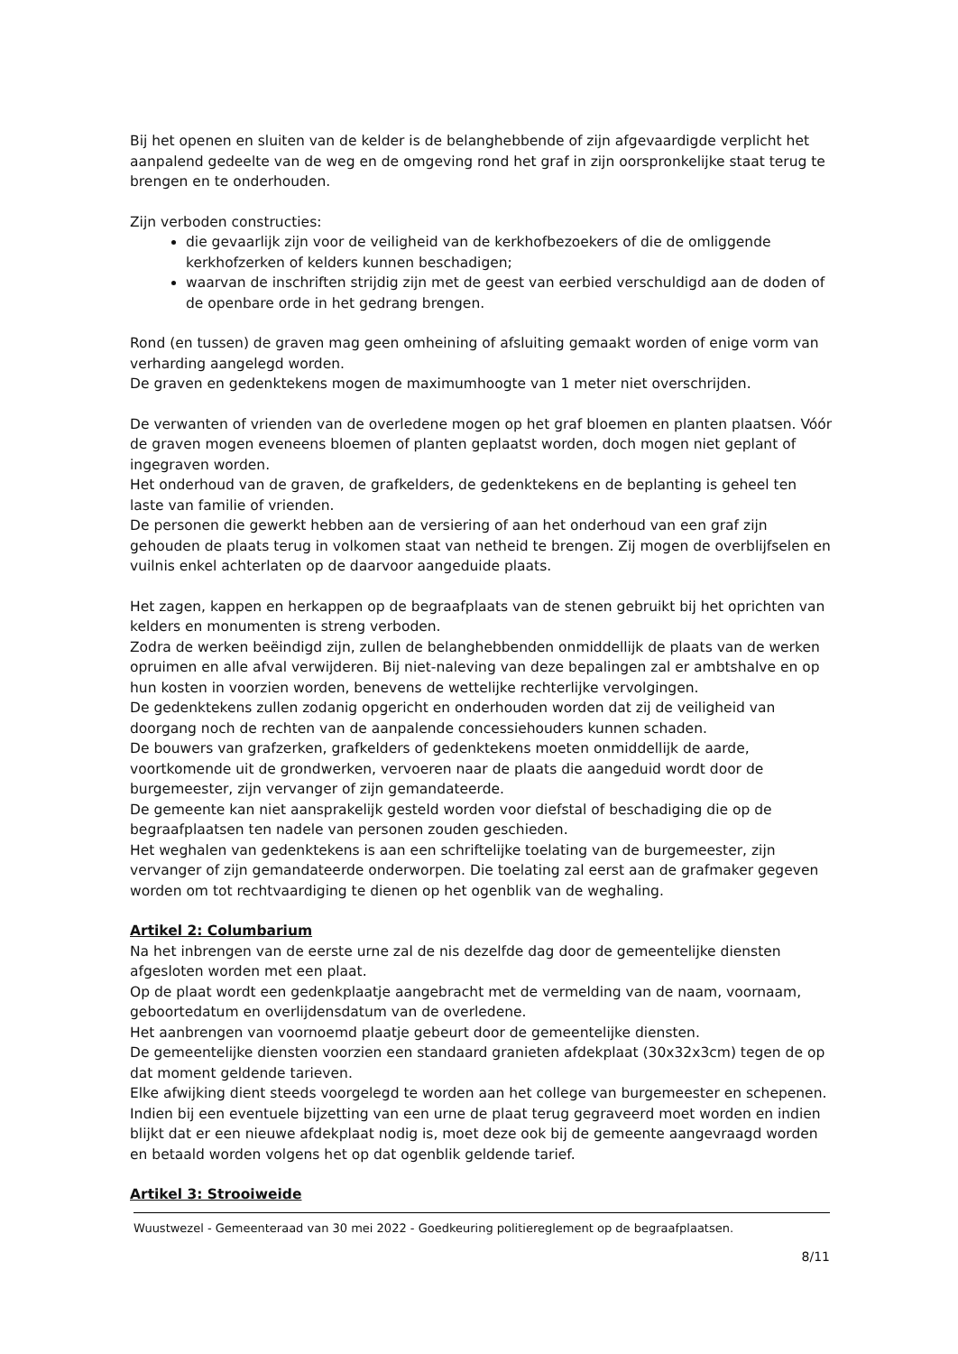Bij het openen en sluiten van de kelder is de belanghebbende of zijn afgevaardigde verplicht het aanpalend gedeelte van de weg en de omgeving rond het graf in zijn oorspronkelijke staat terug te brengen en te onderhouden.
Zijn verboden constructies:
die gevaarlijk zijn voor de veiligheid van de kerkhofbezoekers of die de omliggende kerkhofzerken of kelders kunnen beschadigen;
waarvan de inschriften strijdig zijn met de geest van eerbied verschuldigd aan de doden of de openbare orde in het gedrang brengen.
Rond (en tussen) de graven mag geen omheining of afsluiting gemaakt worden of enige vorm van verharding aangelegd worden.
De graven en gedenktekens mogen de maximumhoogte van 1 meter niet overschrijden.
De verwanten of vrienden van de overledene mogen op het graf bloemen en planten plaatsen. Vóór de graven mogen eveneens bloemen of planten geplaatst worden, doch mogen niet geplant of ingegraven worden.
Het onderhoud van de graven, de grafkelders, de gedenktekens en de beplanting is geheel ten laste van familie of vrienden.
De personen die gewerkt hebben aan de versiering of aan het onderhoud van een graf zijn gehouden de plaats terug in volkomen staat van netheid te brengen. Zij mogen de overblijfselen en vuilnis enkel achterlaten op de daarvoor aangeduide plaats.
Het zagen, kappen en herkappen op de begraafplaats van de stenen gebruikt bij het oprichten van kelders en monumenten is streng verboden.
Zodra de werken beëindigd zijn, zullen de belanghebbenden onmiddellijk de plaats van de werken opruimen en alle afval verwijderen. Bij niet-naleving van deze bepalingen zal er ambtshalve en op hun kosten in voorzien worden, benevens de wettelijke rechterlijke vervolgingen.
De gedenktekens zullen zodanig opgericht en onderhouden worden dat zij de veiligheid van doorgang noch de rechten van de aanpalende concessiehouders kunnen schaden.
De bouwers van grafzerken, grafkelders of gedenktekens moeten onmiddellijk de aarde, voortkomende uit de grondwerken, vervoeren naar de plaats die aangeduid wordt door de burgemeester, zijn vervanger of zijn gemandateerde.
De gemeente kan niet aansprakelijk gesteld worden voor diefstal of beschadiging die op de begraafplaatsen ten nadele van personen zouden geschieden.
Het weghalen van gedenktekens is aan een schriftelijke toelating van de burgemeester, zijn vervanger of zijn gemandateerde onderworpen. Die toelating zal eerst aan de grafmaker gegeven worden om tot rechtvaardiging te dienen op het ogenblik van de weghaling.
Artikel 2: Columbarium
Na het inbrengen van de eerste urne zal de nis dezelfde dag door de gemeentelijke diensten afgesloten worden met een plaat.
Op de plaat wordt een gedenkplaatje aangebracht met de vermelding van de naam, voornaam, geboortedatum en overlijdensdatum van de overledene.
Het aanbrengen van voornoemd plaatje gebeurt door de gemeentelijke diensten.
De gemeentelijke diensten voorzien een standaard granieten afdekplaat (30x32x3cm) tegen de op dat moment geldende tarieven.
Elke afwijking dient steeds voorgelegd te worden aan het college van burgemeester en schepenen.
Indien bij een eventuele bijzetting van een urne de plaat terug gegraveerd moet worden en indien blijkt dat er een nieuwe afdekplaat nodig is, moet deze ook bij de gemeente aangevraagd worden en betaald worden volgens het op dat ogenblik geldende tarief.
Artikel 3: Strooiweide
Wuustwezel - Gemeenteraad van 30 mei 2022 - Goedkeuring politiereglement op de begraafplaatsen.
8/11